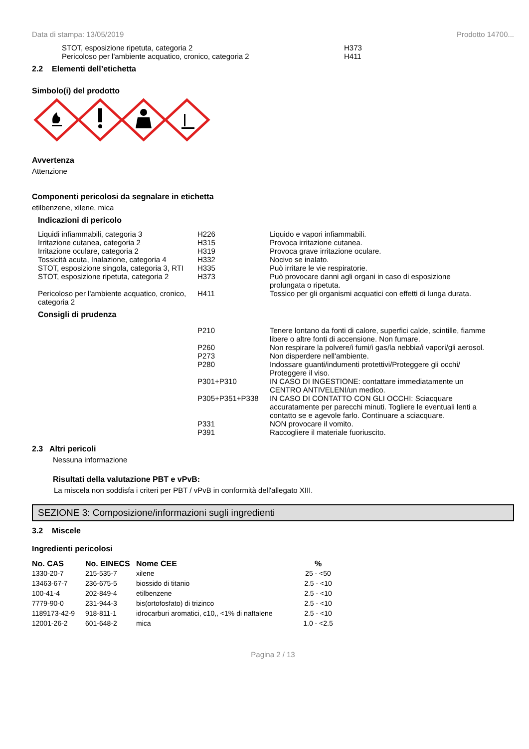Data di stampa: 13/05/2019 Prodotto 14700...
| STOT, esposizione ripetuta, categoria 2 | H373 |
| Pericoloso per l'ambiente acquatico, cronico, categoria 2 | H411 |
2.2 Elementi dell’etichetta
Simbolo(i) del prodotto
Avvertenza
Attenzione
Componenti pericolosi da segnalare in etichetta
etilbenzene, xilene, mica
Indicazioni di pericolo
| Liquidi infiammabili, categoria 3 | H226 | Liquido e vapori infiammabili. |
| Irritazione cutanea, categoria 2 | H315 | Provoca irritazione cutanea. |
| Irritazione oculare, categoria 2 | H319 | Provoca grave irritazione oculare. |
| Tossicità acuta, Inalazione, categoria 4 | H332 | Nocivo se inalato. |
| STOT, esposizione singola, categoria 3, RTI | H335 | Può irritare le vie respiratorie. |
| STOT, esposizione ripetuta, categoria 2 | H373 | Può provocare danni agli organi in caso di esposizione prolungata o ripetuta. |
| Pericoloso per l'ambiente acquatico, cronico, categoria 2 | H411 | Tossico per gli organismi acquatici con effetti di lunga durata. |
Consigli di prudenza
| | P210 | Tenere lontano da fonti di calore, superfici calde, scintille, fiamme libere o altre fonti di accensione. Non fumare. |
| | P260 | Non respirare la polvere/i fumi/i gas/la nebbia/i vapori/gli aerosol. |
| | P273 | Non disperdere nell'ambiente. |
| | P280 | Indossare guanti/indumenti protettivi/Proteggere gli occhi/ Proteggere il viso. |
| | P301+P310 | IN CASO DI INGESTIONE: contattare immediatamente un CENTRO ANTIVELENI/un medico. |
| | P305+P351+P338 | IN CASO DI CONTATTO CON GLI OCCHI: Sciacquare accuratamente per parecchi minuti. Togliere le eventuali lenti a contatto se e agevole farlo. Continuare a sciacquare. |
| | P331 | NON provocare il vomito. |
| | P391 | Raccogliere il materiale fuoriuscito. |
2.3 Altri pericoli
Nessuna informazione
Risultati della valutazione PBT e vPvB:
La miscela non soddisfa i criteri per PBT / vPvB in conformità dell'allegato XIII.
SEZIONE 3: Composizione/informazioni sugli ingredienti
3.2 Miscele
Ingredienti pericolosi
| No. CAS | No. EINECS | Nome CEE | % |
| --- | --- | --- | --- |
| 1330-20-7 | 215-535-7 | xilene | 25 - <50 |
| 13463-67-7 | 236-675-5 | biossido di titanio | 2.5 - <10 |
| 100-41-4 | 202-849-4 | etilbenzene | 2.5 - <10 |
| 7779-90-0 | 231-944-3 | bis(ortofosfato) di trizinco | 2.5 - <10 |
| 1189173-42-9 | 918-811-1 | idrocarburi aromatici, c10,, <1% di naftalene | 2.5 - <10 |
| 12001-26-2 | 601-648-2 | mica | 1.0 - <2.5 |
Pagina 2 / 13